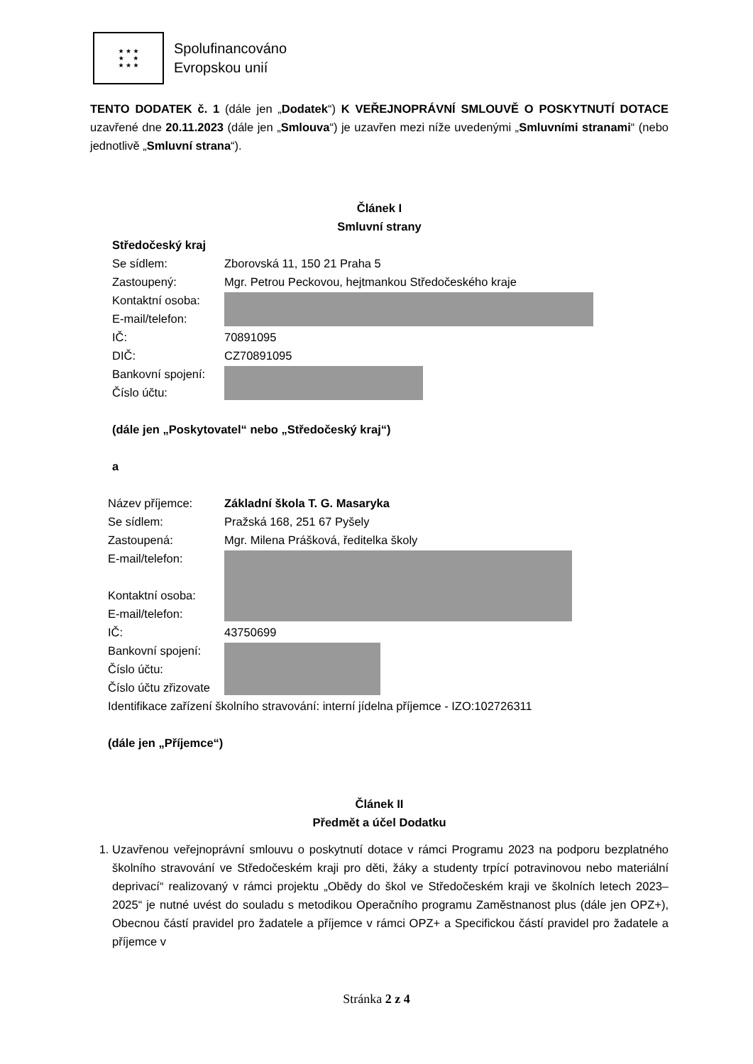★ ★ ★
★ ★
★ ★ ★
Spolufinancováno
Evropskou unií
TENTO DODATEK č. 1 (dále jen „Dodatek“) K VEŘEJNOPRÁVNÍ SMLOUVĚ O POSKYTNUTÍ DOTACE uzavřené dne 20.11.2023 (dále jen „Smlouva“) je uzavřen mezi níže uvedenými „Smluvními stranami“ (nebo jednotlivě „Smluvní strana“).
Článek I
Smluvní strany
Středočeský kraj
Se sídlem: Zborovská 11, 150 21 Praha 5
Zastoupený: Mgr. Petrou Peckovou, hejtmankou Středočeského kraje
Kontaktní osoba:
E-mail/telefon:
IČ: 70891095
DIČ: CZ70891095
Bankovní spojení:
Číslo účtu:
(dále jen „Poskytovatel“ nebo „Středočeský kraj“)
a
Název příjemce: Základní škola T. G. Masaryka
Se sídlem: Pražská 168, 251 67 Pyšely
Zastoupená: Mgr. Milena Prášková, ředitelka školy
E-mail/telefon:
Kontaktní osoba:
E-mail/telefon:
IČ: 43750699
Bankovní spojení:
Číslo účtu:
Číslo účtu zřizovate
Identifikace zařízení školního stravování: interní jídelna příjemce - IZO:102726311
(dále jen „Příjemce“)
Článek II
Předmět a účel Dodatku
1. Uzavřenou veřejnoprávní smlouvu o poskytnutí dotace v rámci Programu 2023 na podporu bezplatného školního stravování ve Středočeském kraji pro děti, žáky a studenty trpící potravinovou nebo materiální deprivací“ realizovaný v rámci projektu „Obědy do škol ve Středočeském kraji ve školních letech 2023–2025“ je nutné uvést do souladu s metodikou Operačního programu Zaměstnanost plus (dále jen OPZ+), Obecnou částí pravidel pro žadatele a příjemce v rámci OPZ+ a Specifickou částí pravidel pro žadatele a příjemce v
Stránka 2 z 4